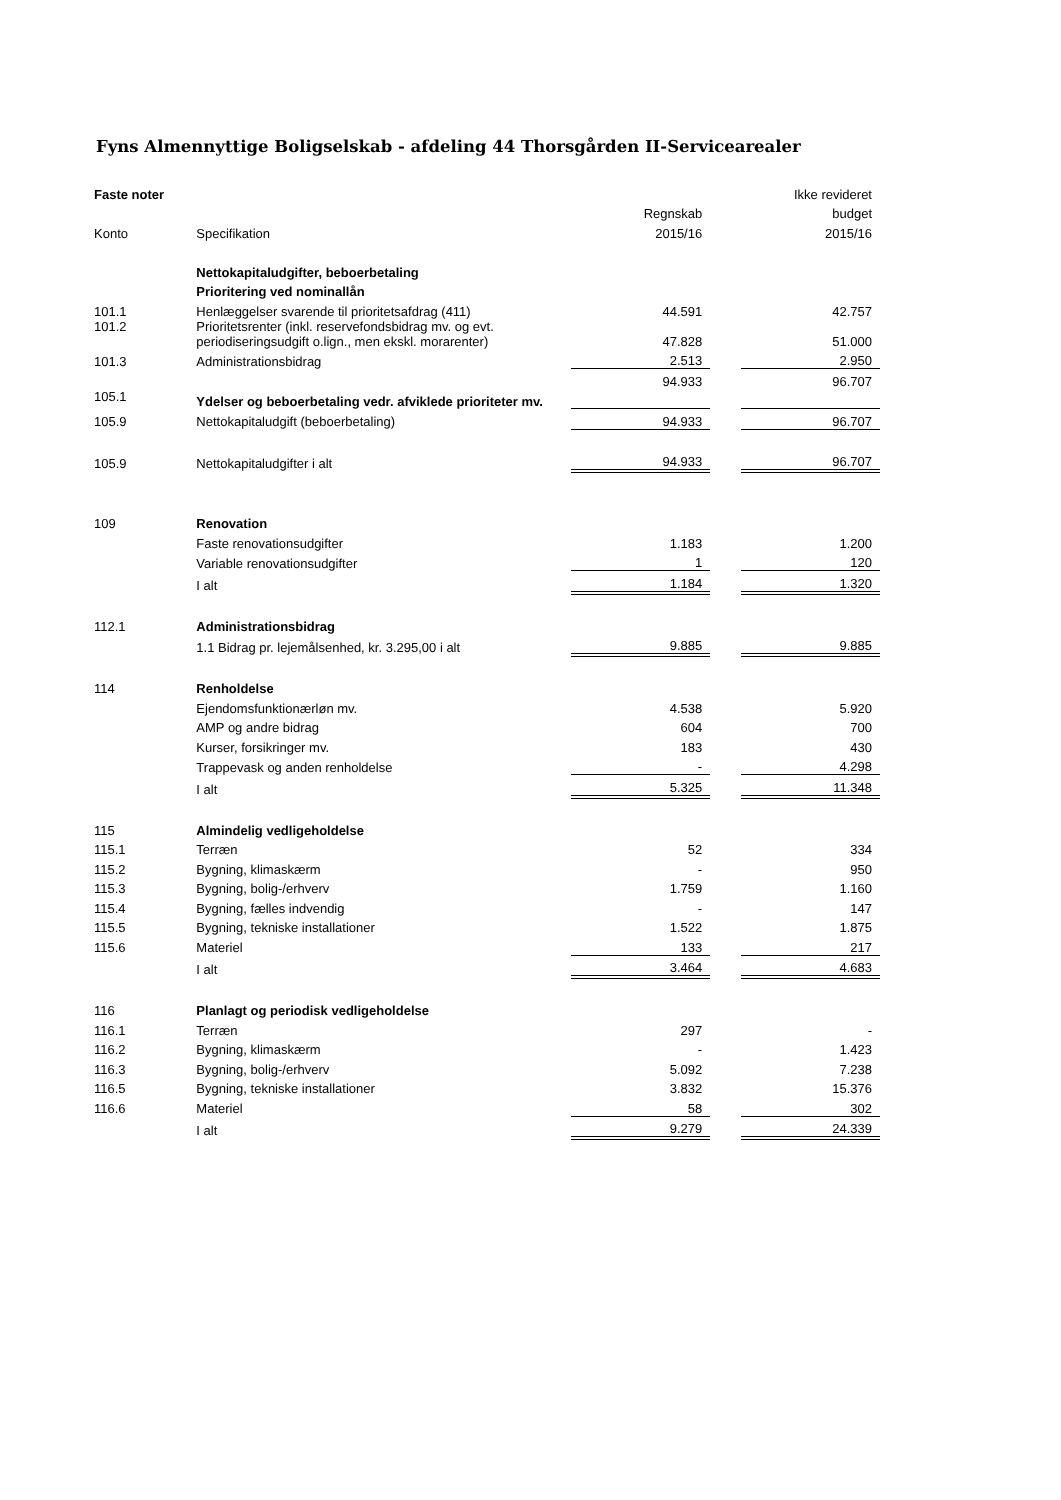Fyns Almennyttige Boligselskab - afdeling 44 Thorsgården II-Servicearealer
| Faste noter | | | | Ikke revideret |
| --- | --- | --- | --- | --- |
| | | Regnskab | | budget |
| Konto | Specifikation | 2015/16 | | 2015/16 |
| | Nettokapitaludgifter, beboerbetaling | | | |
| | Prioritering ved nominallån | | | |
| 101.1 | Henlæggelser svarende til prioritetsafdrag (411) | 44.591 | | 42.757 |
| 101.2 | Prioritetsrenter (inkl. reservefondsbidrag mv. og evt. periodiseringsudgift o.lign., men ekskl. morarenter) | 47.828 | | 51.000 |
| 101.3 | Administrationsbidrag | 2.513 | | 2.950 |
| | | 94.933 | | 96.707 |
| 105.1 | Ydelser og beboerbetaling vedr. afviklede prioriteter mv. | | | |
| 105.9 | Nettokapitaludgift (beboerbetaling) | 94.933 | | 96.707 |
| 105.9 | Nettokapitaludgifter i alt | 94.933 | | 96.707 |
| 109 | Renovation | | | |
| | Faste renovationsudgifter | 1.183 | | 1.200 |
| | Variable renovationsudgifter | 1 | | 120 |
| | I alt | 1.184 | | 1.320 |
| 112.1 | Administrationsbidrag | | | |
| | 1.1 Bidrag pr. lejemålsenhed, kr. 3.295,00 i alt | 9.885 | | 9.885 |
| 114 | Renholdelse | | | |
| | Ejendomsfunktionærløn mv. | 4.538 | | 5.920 |
| | AMP og andre bidrag | 604 | | 700 |
| | Kurser, forsikringer mv. | 183 | | 430 |
| | Trappevask og anden renholdelse | - | | 4.298 |
| | I alt | 5.325 | | 11.348 |
| 115 | Almindelig vedligeholdelse | | | |
| 115.1 | Terræn | 52 | | 334 |
| 115.2 | Bygning, klimaskærm | - | | 950 |
| 115.3 | Bygning, bolig-/erhverv | 1.759 | | 1.160 |
| 115.4 | Bygning, fælles indvendig | - | | 147 |
| 115.5 | Bygning, tekniske installationer | 1.522 | | 1.875 |
| 115.6 | Materiel | 133 | | 217 |
| | I alt | 3.464 | | 4.683 |
| 116 | Planlagt og periodisk vedligeholdelse | | | |
| 116.1 | Terræn | 297 | | - |
| 116.2 | Bygning, klimaskærm | - | | 1.423 |
| 116.3 | Bygning, bolig-/erhverv | 5.092 | | 7.238 |
| 116.5 | Bygning, tekniske installationer | 3.832 | | 15.376 |
| 116.6 | Materiel | 58 | | 302 |
| | I alt | 9.279 | | 24.339 |